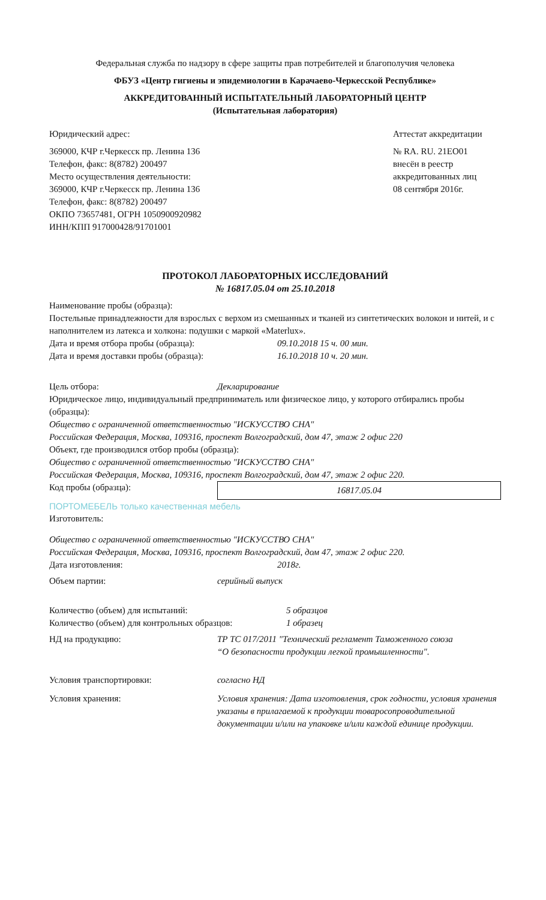Федеральная служба по надзору в сфере защиты прав потребителей и благополучия человека
ФБУЗ «Центр гигиены и эпидемиологии в Карачаево-Черкесской Республике»
АККРЕДИТОВАННЫЙ ИСПЫТАТЕЛЬНЫЙ ЛАБОРАТОРНЫЙ ЦЕНТР
(Испытательная лаборатория)
Юридический адрес:
369000, КЧР г.Черкесск пр. Ленина 136
Телефон, факс: 8(8782) 200497
Место осуществления деятельности:
369000, КЧР г.Черкесск пр. Ленина 136
Телефон, факс: 8(8782) 200497
ОКПО 73657481, ОГРН 1050900920982
ИНН/КПП 917000428/91701001
Аттестат аккредитации
№ RA. RU. 21ЕО01
внесён в реестр
аккредитованных лиц
08 сентября 2016г.
ПРОТОКОЛ ЛАБОРАТОРНЫХ ИССЛЕДОВАНИЙ
№ 16817.05.04 от 25.10.2018
Наименование пробы (образца):
Постельные принадлежности для взрослых с верхом из смешанных и тканей из синтетических волокон и нитей, и с наполнителем из латекса и холкона: подушки с маркой «Materlux».
Дата и время отбора пробы (образца): 09.10.2018 15 ч. 00 мин.
Дата и время доставки пробы (образца): 16.10.2018 10 ч. 20 мин.
Цель отбора: Декларирование
Юридическое лицо, индивидуальный предприниматель или физическое лицо, у которого отбирались пробы (образцы):
Общество с ограниченной ответственностью "ИСКУССТВО СНА"
Российская Федерация, Москва, 109316, проспект Волгоградский, дом 47, этаж 2 офис 220
Объект, где производился отбор пробы (образца):
Общество с ограниченной ответственностью "ИСКУССТВО СНА"
Российская Федерация, Москва, 109316, проспект Волгоградский, дом 47, этаж 2 офис 220.
Код пробы (образца):
16817.05.04
ПОРТОМЕБЕЛЬ только качественная мебель
Изготовитель:
Общество с ограниченной ответственностью "ИСКУССТВО СНА"
Российская Федерация, Москва, 109316, проспект Волгоградский, дом 47, этаж 2 офис 220.
Дата изготовления: 2018г.
Объем партии: серийный выпуск
Количество (объем) для испытаний: 5 образцов
Количество (объем) для контрольных образцов:
1 образец
НД на продукцию: ТР ТС 017/2011 "Технический регламент Таможенного союза “О безопасности продукции легкой промышленности".
Условия транспортировки: согласно НД
Условия хранения: Условия хранения: Дата изготовления, срок годности, условия хранения указаны в прилагаемой к продукции товаросопроводительной документации и/или на упаковке и/или каждой единице продукции.